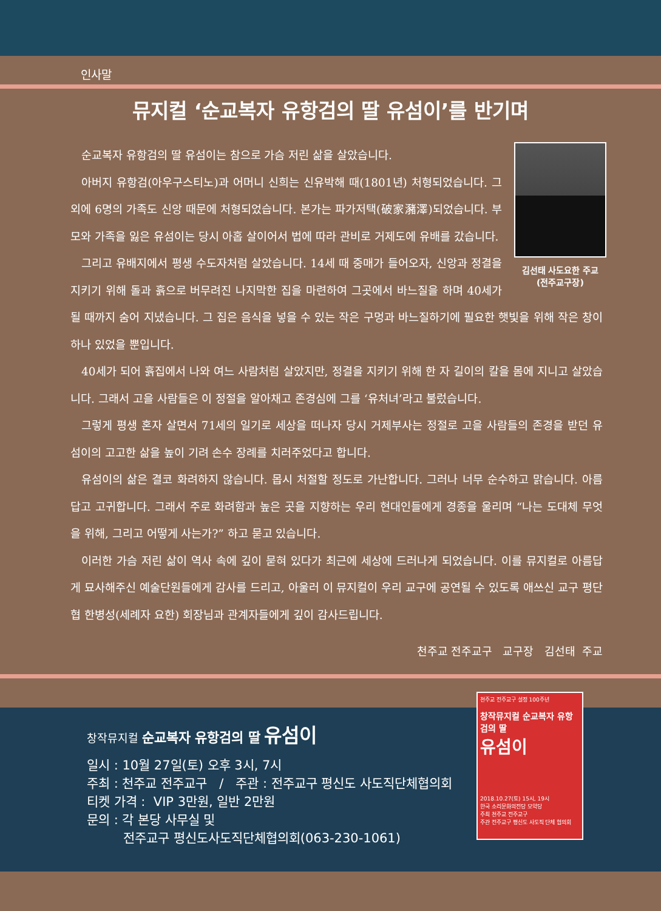인사말
뮤지컬 ‘순교복자 유항검의 딸 유섬이’를 반기며
김선태 사도요한 주교
(전주교구장)
순교복자 유항검의 딸 유섬이는 참으로 가슴 저린 삶을 살았습니다.
아버지 유항검(아우구스티노)과 어머니 신희는 신유박해 때(1801년) 처형되었습니다. 그 외에 6명의 가족도 신앙 때문에 처형되었습니다. 본가는 파가저택(破家瀦澤)되었습니다. 부모와 가족을 잃은 유섬이는 당시 아홉 살이어서 법에 따라 관비로 거제도에 유배를 갔습니다.
그리고 유배지에서 평생 수도자처럼 살았습니다. 14세 때 중매가 들어오자, 신앙과 정결을 지키기 위해 돌과 흙으로 버무려진 나지막한 집을 마련하여 그곳에서 바느질을 하며 40세가 될 때까지 숨어 지냈습니다. 그 집은 음식을 넣을 수 있는 작은 구멍과 바느질하기에 필요한 햇빛을 위해 작은 창이 하나 있었을 뿐입니다.
40세가 되어 흙집에서 나와 여느 사람처럼 살았지만, 정결을 지키기 위해 한 자 길이의 칼을 몸에 지니고 살았습니다. 그래서 고을 사람들은 이 정절을 알아채고 존경심에 그를 ‘유처녀’라고 불렀습니다.
그렇게 평생 혼자 살면서 71세의 일기로 세상을 떠나자 당시 거제부사는 정절로 고을 사람들의 존경을 받던 유섬이의 고고한 삶을 높이 기려 손수 장례를 치러주었다고 합니다.
유섬이의 삶은 결코 화려하지 않습니다. 몹시 처절할 정도로 가난합니다. 그러나 너무 순수하고 맑습니다. 아름답고 고귀합니다. 그래서 주로 화려함과 높은 곳을 지향하는 우리 현대인들에게 경종을 울리며 “나는 도대체 무엇을 위해, 그리고 어떻게 사는가?” 하고 묻고 있습니다.
이러한 가슴 저린 삶이 역사 속에 깊이 묻혀 있다가 최근에 세상에 드러나게 되었습니다. 이를 뮤지컬로 아름답게 묘사해주신 예술단원들에게 감사를 드리고, 아울러 이 뮤지컬이 우리 교구에 공연될 수 있도록 애쓰신 교구 평단협 한병성(세례자 요한) 회장님과 관계자들에게 깊이 감사드립니다.
천주교 전주교구 교구장 김선태 주교
천주교 전주교구 설정 100주년
창작뮤지컬 순교복자 유항검의 딸
유섬이
2018.10.27(토) 15시, 19시
한국 소리문화의전당 모악당
주최 천주교 전주교구
주관 전주교구 평신도 사도직 단체 협의회
창작뮤지컬 순교복자 유항검의 딸 유섬이
일시 : 10월 27일(토) 오후 3시, 7시
주최 : 천주교 전주교구 / 주관 : 전주교구 평신도 사도직단체협의회
티켓 가격 : VIP 3만원, 일반 2만원
문의 : 각 본당 사무실 및
전주교구 평신도사도직단체협의회(063-230-1061)